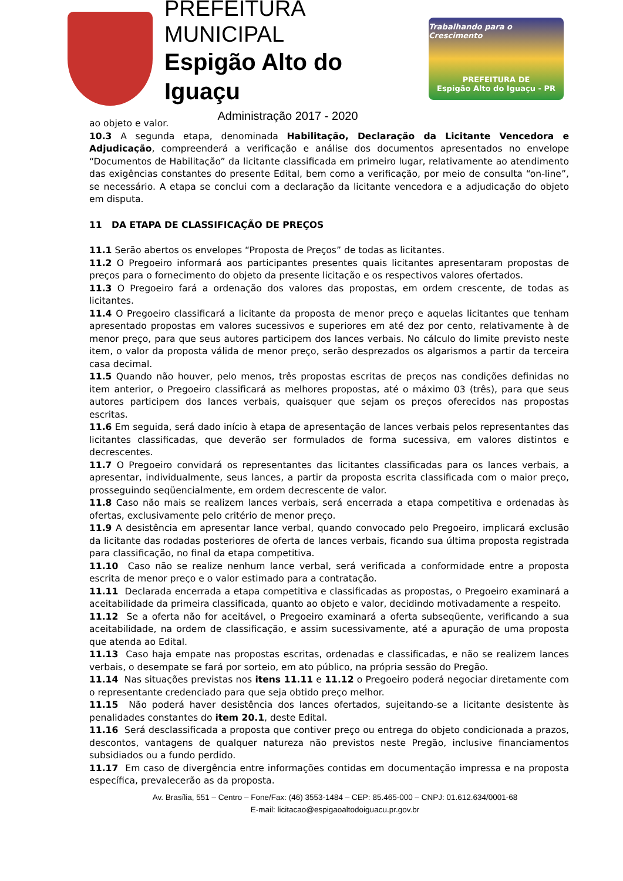PREFEITURA MUNICIPAL
Espigão Alto do Iguaçu
Administração 2017 - 2020
Trabalhando para o Crescimento
PREFEITURA DE
Espigão Alto do Iguaçu - PR
ao objeto e valor.
10.3 A segunda etapa, denominada Habilitação, Declaração da Licitante Vencedora e Adjudicação, compreenderá a verificação e análise dos documentos apresentados no envelope “Documentos de Habilitação” da licitante classificada em primeiro lugar, relativamente ao atendimento das exigências constantes do presente Edital, bem como a verificação, por meio de consulta “on-line”, se necessário. A etapa se conclui com a declaração da licitante vencedora e a adjudicação do objeto em disputa.
11 DA ETAPA DE CLASSIFICAÇÃO DE PREÇOS
11.1 Serão abertos os envelopes “Proposta de Preços” de todas as licitantes.
11.2 O Pregoeiro informará aos participantes presentes quais licitantes apresentaram propostas de preços para o fornecimento do objeto da presente licitação e os respectivos valores ofertados.
11.3 O Pregoeiro fará a ordenação dos valores das propostas, em ordem crescente, de todas as licitantes.
11.4 O Pregoeiro classificará a licitante da proposta de menor preço e aquelas licitantes que tenham apresentado propostas em valores sucessivos e superiores em até dez por cento, relativamente à de menor preço, para que seus autores participem dos lances verbais. No cálculo do limite previsto neste item, o valor da proposta válida de menor preço, serão desprezados os algarismos a partir da terceira casa decimal.
11.5 Quando não houver, pelo menos, três propostas escritas de preços nas condições definidas no item anterior, o Pregoeiro classificará as melhores propostas, até o máximo 03 (três), para que seus autores participem dos lances verbais, quaisquer que sejam os preços oferecidos nas propostas escritas.
11.6 Em seguida, será dado início à etapa de apresentação de lances verbais pelos representantes das licitantes classificadas, que deverão ser formulados de forma sucessiva, em valores distintos e decrescentes.
11.7 O Pregoeiro convidará os representantes das licitantes classificadas para os lances verbais, a apresentar, individualmente, seus lances, a partir da proposta escrita classificada com o maior preço, prosseguindo seqüencialmente, em ordem decrescente de valor.
11.8 Caso não mais se realizem lances verbais, será encerrada a etapa competitiva e ordenadas às ofertas, exclusivamente pelo critério de menor preço.
11.9 A desistência em apresentar lance verbal, quando convocado pelo Pregoeiro, implicará exclusão da licitante das rodadas posteriores de oferta de lances verbais, ficando sua última proposta registrada para classificação, no final da etapa competitiva.
11.10 Caso não se realize nenhum lance verbal, será verificada a conformidade entre a proposta escrita de menor preço e o valor estimado para a contratação.
11.11 Declarada encerrada a etapa competitiva e classificadas as propostas, o Pregoeiro examinará a aceitabilidade da primeira classificada, quanto ao objeto e valor, decidindo motivadamente a respeito.
11.12 Se a oferta não for aceitável, o Pregoeiro examinará a oferta subseqüente, verificando a sua aceitabilidade, na ordem de classificação, e assim sucessivamente, até a apuração de uma proposta que atenda ao Edital.
11.13 Caso haja empate nas propostas escritas, ordenadas e classificadas, e não se realizem lances verbais, o desempate se fará por sorteio, em ato público, na própria sessão do Pregão.
11.14 Nas situações previstas nos itens 11.11 e 11.12 o Pregoeiro poderá negociar diretamente com o representante credenciado para que seja obtido preço melhor.
11.15 Não poderá haver desistência dos lances ofertados, sujeitando-se a licitante desistente às penalidades constantes do item 20.1, deste Edital.
11.16 Será desclassificada a proposta que contiver preço ou entrega do objeto condicionada a prazos, descontos, vantagens de qualquer natureza não previstos neste Pregão, inclusive financiamentos subsidiados ou a fundo perdido.
11.17 Em caso de divergência entre informações contidas em documentação impressa e na proposta específica, prevalecerão as da proposta.
Av. Brasília, 551 – Centro – Fone/Fax: (46) 3553-1484 – CEP: 85.465-000 – CNPJ: 01.612.634/0001-68
E-mail: licitacao@espigaoaltodoiguacu.pr.gov.br